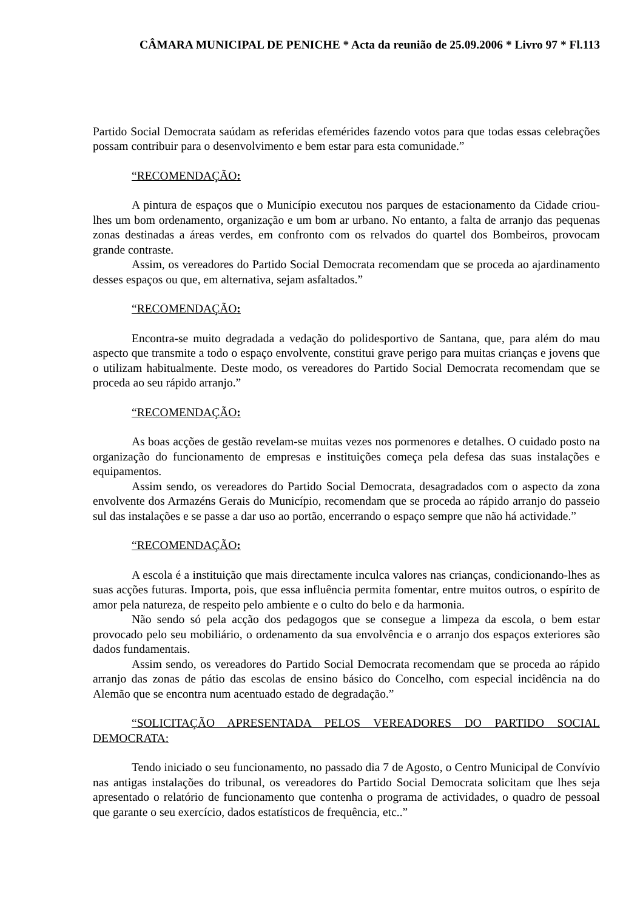CÂMARA MUNICIPAL DE PENICHE * Acta da reunião de 25.09.2006 * Livro 97 * Fl.113
Partido Social Democrata saúdam as referidas efemérides fazendo votos para que todas essas celebrações possam contribuir para o desenvolvimento e bem estar para esta comunidade.”
“RECOMENDAÇÃO:
A pintura de espaços que o Município executou nos parques de estacionamento da Cidade criou-lhes um bom ordenamento, organização e um bom ar urbano. No entanto, a falta de arranjo das pequenas zonas destinadas a áreas verdes, em confronto com os relvados do quartel dos Bombeiros, provocam grande contraste.
Assim, os vereadores do Partido Social Democrata recomendam que se proceda ao ajardinamento desses espaços ou que, em alternativa, sejam asfaltados.”
“RECOMENDAÇÃO:
Encontra-se muito degradada a vedação do polidesportivo de Santana, que, para além do mau aspecto que transmite a todo o espaço envolvente, constitui grave perigo para muitas crianças e jovens que o utilizam habitualmente. Deste modo, os vereadores do Partido Social Democrata recomendam que se proceda ao seu rápido arranjo.”
“RECOMENDAÇÃO:
As boas acções de gestão revelam-se muitas vezes nos pormenores e detalhes. O cuidado posto na organização do funcionamento de empresas e instituições começa pela defesa das suas instalações e equipamentos.
Assim sendo, os vereadores do Partido Social Democrata, desagradados com o aspecto da zona envolvente dos Armazéns Gerais do Município, recomendam que se proceda ao rápido arranjo do passeio sul das instalações e se passe a dar uso ao portão, encerrando o espaço sempre que não há actividade.”
“RECOMENDAÇÃO:
A escola é a instituição que mais directamente inculca valores nas crianças, condicionando-lhes as suas acções futuras. Importa, pois, que essa influência permita fomentar, entre muitos outros, o espírito de amor pela natureza, de respeito pelo ambiente e o culto do belo e da harmonia.
Não sendo só pela acção dos pedagogos que se consegue a limpeza da escola, o bem estar provocado pelo seu mobiliário, o ordenamento da sua envolvência e o arranjo dos espaços exteriores são dados fundamentais.
Assim sendo, os vereadores do Partido Social Democrata recomendam que se proceda ao rápido arranjo das zonas de pátio das escolas de ensino básico do Concelho, com especial incidência na do Alemão que se encontra num acentuado estado de degradação.”
“SOLICITAÇÃO APRESENTADA PELOS VEREADORES DO PARTIDO SOCIAL DEMOCRATA:
Tendo iniciado o seu funcionamento, no passado dia 7 de Agosto, o Centro Municipal de Convívio nas antigas instalações do tribunal, os vereadores do Partido Social Democrata solicitam que lhes seja apresentado o relatório de funcionamento que contenha o programa de actividades, o quadro de pessoal que garante o seu exercício, dados estatísticos de frequência, etc..”